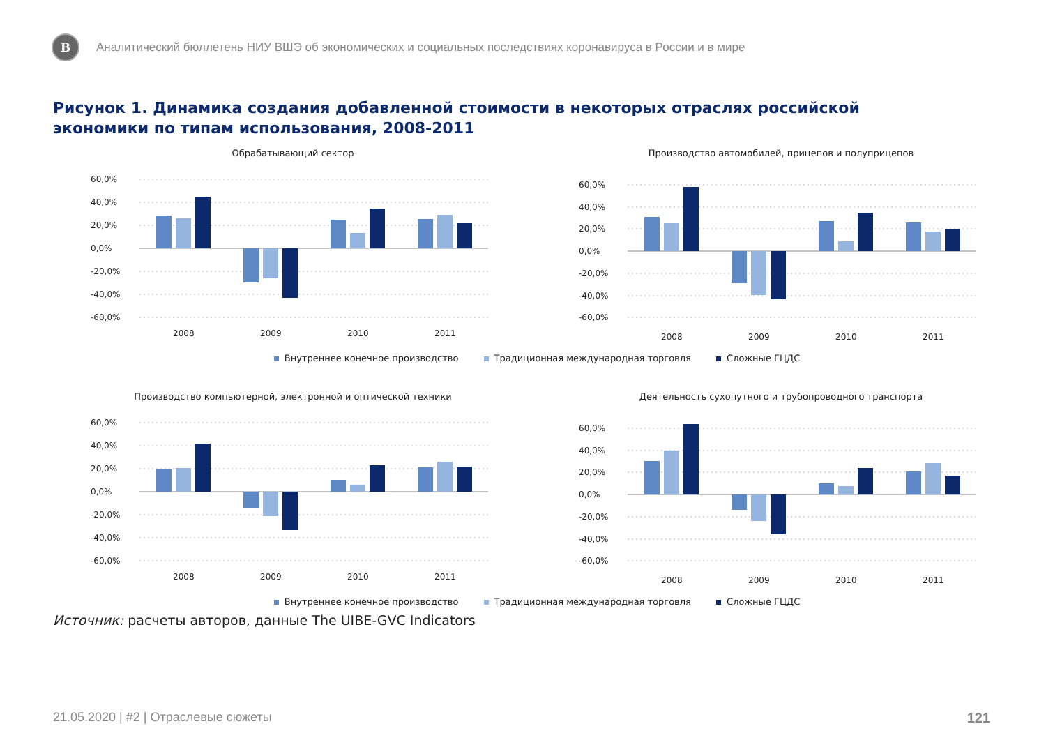В
Аналитический бюллетень НИУ ВШЭ об экономических и социальных последствиях коронавируса в России и в мире
Рисунок 1. Динамика создания добавленной стоимости в некоторых отраслях российской экономики по типам использования, 2008-2011
Обрабатывающий сектор
60,0%
40,0%
20,0%
0,0%
-20,0%
-40,0%
-60,0%
2008
2009
2010
2011
Производство автомобилей, прицепов и полуприцепов
60,0%
40,0%
20,0%
0,0%
-20,0%
-40,0%
-60,0%
2008
2009
2010
2011
Внутреннее конечное производство Традиционная международная торговля Сложные ГЦДС
Производство компьютерной, электронной и оптической техники
60,0%
40,0%
20,0%
0,0%
-20,0%
-40,0%
-60,0%
2008
2009
2010
2011
Деятельность сухопутного и трубопроводного транспорта
60,0%
40,0%
20,0%
0,0%
-20,0%
-40,0%
-60,0%
2008
2009
2010
2011
Внутреннее конечное производство Традиционная международная торговля Сложные ГЦДС
Источник: расчеты авторов, данные The UIBE-GVC Indicators
21.05.2020 | #2 | Отраслевые сюжеты 121